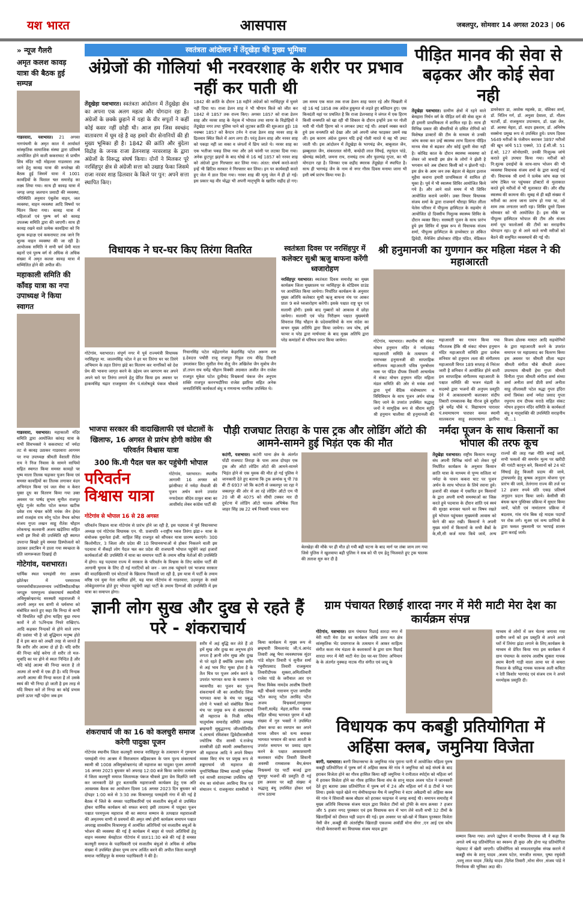यश भारत
आसपास
जबलपुर, सोमवार 14 अगस्त 2023 | 06
» न्यूज गैलरी
अमृत कलश कावड़ यात्रा की बैठक हुई सम्पन्न
गाडरवारा, यशभारत। 21 अगस्त नागपंचमी के अमृत काल में आर्यावर्त सांस्कृतिक सामाजिक संस्था द्वारा प्रतिवर्ष आयोजित होने वाली ककराघाट से प्राचीन शिव मंदिर नदी मोहल्ला गाडरवारा तक जाने हेतु कावड़ यात्रा की रूपरेखा की बैठक हुई जिसमें यात्रा में 1001 कावड़ियों के विशाल चल समारोह का लक्ष्य लिया गया। साथ ही कावड़ यात्रा में जगह जगह जलपान प्रसादी की व्यवस्था, परिस्थिति अनुसार एंबुलेंस वाहन, जल व्यवस्था, वाहन व्यवस्था आदि विषयों पर चिंतन किया गया। कावड़ यात्रा में महिलाओं एवं पुरुष वर्ग को कावड़ उपलब्ध समिति द्वारा की जाएगी। साथ ही कावड़ रखने वाले प्रत्येक कावड़िया को निः शुल्क रूद्राक्ष एवं ककराघाट तक जाने निः शुल्क वाहन व्यवस्था की जा रही है। आयोजक समिति ने सभी धर्म प्रेमी माता बहनों एवं पुरुष वर्ग से अधिक से अधिक संख्या में अमृत कलश कावड़ यात्रा में सम्मिलित होने की अपील की।
महाकाली समिति की काँवड़ यात्रा का नपा उपाध्यक्ष ने किया स्वागत
गाडरवारा, यशभारत। महाकाली मंदिर समिति द्वारा आयोजित कांवड़ यात्रा के सभी शिवभक्तो ने ककराघाट माँ नर्मदा तट से कावड़ उठाकर गाडरवारा आगमन पर नपा उपाध्यक्ष श्रीमती वैशाली रीतेश राय ने निज निवास के सामने साथियो सहित स्वागत किया समस्त कावड़ो पर पुष्प माला तिलक चढ़ाकर पूजन किया एवं समस्त कावड़ियों का तिलक लगाकर वंदन अभिनंदन किया एवं जल सेवा व केशर युक्त दूध का वितरण किया गया उक्त अवसर पर पार्षद शुभम सुनील राजपूत सुरेंद्र गुर्जर सतीश पटेल कमल खटीक प्रवेश राय चंचल कोरी मयंक जैन हेमंत शर्मा राजहंस राय सोनू पटेल वैभव कोचर संजय गुप्ता लखन साहू रीतेश चौहान लोकचन्द्र कलवानी अजय खड़ेतिया सहित सभी इष्ट मित्रो की उपस्थिति रही स्वागत उपरान्त बिखरे हुये समस्त डिस्पोजलो को उठाकर डस्टबिन मे डाला गया स्वच्छता के प्रति जागरूकता दिखाई दी
गोटेगांव, यशभारत।
धार्मिक स्थल परमहंसी गंगा आश्रम झोतेश्वर में परमाराध्य परमधर्माधीशउत्तराम्नाय ज्योतिष्पीठाधीश्वर जगद्गुरु परमपूज्य शंकराचार्य स्वामीश्री अविमुक्तेश्वरानंद सरस्वती महाराजजी ने अपनी अमृत मय वाणी से धर्मसभा को संबोधित करते हुए कहा कि निन्दा से कभी भी विचलित नहीं होना चाहिए कुछ रचना कारों ने तो %निन्दक नियरे राखिए% आदि कहकर निन्दकों से होने वाले लाभ की प्रशंसा भी है जो बुद्धिमान मनुष्य होते हैं वे इस बात को अच्छी तरह से जानते हैं कि शरीर और आत्मा दो हो हैं। यदि शरीर की निन्दा कोई करेगा तो शरीर तो मल-मूत्रादि का घर होने से स्वतः निन्दित है और यदि कोई आत्मा की निन्दा करता है तो आत्मा तो सभी में एक ही है। यदि निन्दक अपनी आत्मा की निन्दा करता है तो उसके स्वयं की भी निन्दा हो जाती है इस तरह से यदि विचार करें तो निन्दा का कोई प्रभाव हमारे ऊपर नहीं पड़ेगा जब हम
स्वतंत्रता आंदोलन में तेंदूखेड़ा की मुख्य भूमिका
अंग्रेजों की गोलियां भी नरवरशाह के शरीर पर प्रभाव नहीं कर पाती थी
तेंदूखेड़ा यशभारत। स्वतंत्रता आंदोलन में तेंदूखेड़ा क्षेत्र का अपना एक अलग महत्व और योगदान रहा है। अंग्रेजों के छक्के छुड़ाने में यहां के वीर सपूतों ने कहीं कोई कसर नहीं छोड़ी थी। आज हम जिस स्वच्छंद वातावरण में घूम रहे है वह हमारे वीर सेनानियों की ही मुख्य भूमिका ही है। 1842 की क्रांति और बुंदेला विद्रोह के जनक राजा डेलनशाह नरवरशाह के द्वारा अंग्रेजों के विरूद्ध संघर्ष किया। दोनों ने मिलकर पूरे नरसिंहपुर क्षेत्र से अंग्रेजी सत्ता को उखाड़ फेका जिसमे राजा नरवर शाह ढिलवार के किले पर पुन: अपने सत्ता स्थापित किए।
1842 की क्रांति के दौरान 18 महीने अंग्रेजों को नरसिंहपुर में घुसने नहीं दिया था। राजा डेलन शाह ने भी चौगान किले को जीत कर 1842 से 1857 तक राज्य किए। अगस्त 1857 को राजा डेलन शाह और नरवर शाह के नेतृत्व में भोपाल तथा सागर के विद्रोहियों ने तेंदूखेड़ा नगर तथा पुलिस थाने को लूटकर क्रांति की शुरुआत हुई। 18 नवम्बर 1857 को कैप्टन टर्नन ने राजा डेलन शाह नरवर शाह के ढिलवार स्थित किले में आग लगा दी। परंतु डेलन शाह और नरवर शाह को पकड़ा नहीं जा सका व जंगलों में छिप जाते थे। नरवर शाह का एक भतीजा पकड़ लिया गया और उसे फांसी पर लटका दिया गया। अनेक छुटपुट झड़पों के बाद धोखे से 16 मई 1857 को नरवर शाह को अंग्रेजो द्वारा गिरफ्तार कर लिया गया। अंतत: संघर्ष करते-करते इन्हें भी ब्रिटिश सरकार ने गिरफ्तार कर लिया। इन पर कार्यवाही करते हुए जेल में डाल दिया गया। नरवर शाह की मृत्यु जेल में ही हो गई। इस प्रकार यह वीर योद्धा भी अपनी मातृभूमि के खातिर शहीद हो गए। उस समय एक साल तक राजा डेलन शाह फरार रहे और चिखली में रहे 16 मई 1858 तक अंग्रेज हुकूमत से लड़ते हुए बलिदान हुए। एक किवदंती यहां पर प्रचलित है कि राजा डेलनशाह ने जंगल में एक हिरण किसी वनस्पति को खा रही थी शिकार के दौरान इन्होंने उस पर गोली मारी थी गोली हिरण को न लगकर उचट गई थी। आश्चर्य व्यक्त करते हुये उस वनस्पति को देखा और उसे अपनी जंघा फाड़कर उसमें रख ली। इस कारण अंग्रेज दुश्मन यदि इन्हें गोली मारते थे वह भी उचट जाती थी। इस आंदोलन में तेंदूखेड़ा के भागचंद्र जैन, बाबूलाल जैन, झब्बूलाल जैन, शंकरलाल सोनी, कन्छेदी लाल सिंघई, रघुनंदन पांडे, खेमचंद्र स्वदेशी, जमना राय, रामचंद्र राय और फूलचंद्र गुप्ता, का भी योगदान रहा है। जिनका एक शहीद स्मारक तेंदूखेड़ा में स्थापित है। साथ ही भागचंद्र जैन के नाम से नगर गौरव दिवस मनाया जाना भी इसी वर्ष प्रारंभ किया गया है।
पीड़ित मानव की सेवा से बढ़कर और कोई सेवा नही
तेंदूखेड़ा यशभारत। ग्रामीण क्षेत्रों में रहने वाले बेसहारा निर्धन वर्ग के पीड़ित वर्ग की सेवा शुरू से ही हमारी प्राथमिकता में शामिल रहा है। साथ ही विभिन्न प्रकार की बीमारियों से ग्रसित रोगियों को विशेषज्ञ डाक्टरों की टीम के माध्यम से उनकी जांच करवा कर उन्हें स्वास्थ्य लाभ दिलाना पीड़ित मानव सेवा से बढ़कर और कोई दूसरी सेवा नहीं है। कोविड काल के दौरान स्वास्थ्य व्यवस्था को लेकर जो त्रासदी इस क्षेत्र के लोगों ने झेली है भगवान करे अब दोबारा किसी को न झेलनी पड़े। इस क्षेत्र के आम जन तक बेहतर से बेहतर इलाज मुहैया कराना हमारी प्राथमिकता में शामिल हो चुका है। पूर्व में भी स्वास्थ्य शिविर आयोजित किये गये है। और आने वाले समय में भी शिविर आयोजित कराये जायेंगे। उक्त विचार विधायक संजय शर्मा के द्वारा राजमार्ग चौराहा स्थित लीला पेलेस परिसर में पीपुल्स हास्पिटल के सहयोग से आयोजित दो दिवसीय निशुल्क स्वास्थ्य शिविर के दौरान व्यक्त किए। सरस्वती पूजन के साथ प्रारंभ हुये इस शिविर में मुख्य रूप से विधायक संजय शर्मा, पीपुल्स हास्पिटल के डायरेक्टर डा अंकित द्विवेदी, मैनेजिंग डॉयरेक्टर रोहित पंडित, मेडिकल डायरेक्टर डा, अशोक महस्के, डा, वंशिका शर्मा, डॉ. नितिन गर्ग, डॉ. अनुशा देवाला, डॉ. गौतम चटर्जी, डॉ. राजकुमार उपाध्याय, डॉ. प्रज्ञा जैन, डॉ. आस्था मेहरा, डॉ. सदप इकराम, डॉ. अनिमेष सक्सेना प्रमुख रूप से उपस्थित हुये। प्रथम दिवस 5649 मरीजों के पंजीयन कराकर 3897 मरीजों की खून जांचें 513 एक्सरे, 33 ई.सी.जी. 51 ई.को, 127 सोनोग्राफी, उनकी निःशुल्क जांचे कराते हुये उपचार किया गया। मरीजों को नि:शुल्क दवाईयों के साथ-साथ भोजन की भी व्यवस्था विधायक संजय शर्मा के द्वारा कराई गई थी। विधायक श्री शर्मा ने प्रत्येक जांच कक्ष एवं जांच टेबिल पर पहुंचकर डॉक्टरों से मुलाकात करते हुये मरीजों से भी मुलाकात की। और शीघ्र स्वास्थ्य की कामना की। सुबह से ही बड़ी संख्या में मरीजों का आना जाना प्रारंभ हो गया था, जो शाम तक लगातार जारी रहा। शिविर दूसरे दिवस सोमवार को भी आयोजित है। इस मौके पर पीपुल्स हास्पिटल भोपाल की टीम और संजय शर्मा यूथ फालोअर्स की टीमों का सराहनीय योगदान रहा। दूर से आने वाले सभी मरीजों को बैठने की समुचित व्यवस्थायें की गई थी।
विधायक ने घर-घर किए तिरंगा वितरित
गोटेगांव, यशभारत। संपूर्ण नगर में पूर्व राज्यमंत्री विधायक नरसिंहपुर मा. जालमसिंह पटेल ने हर घर तिरंगा घर घर तिरंगे अभियान के तहत तिरंगा झंडे का वितरण कर नागरिकों को देश प्रेम की भावना जागृत करने के उद्देश्य जन जागरण कर अपने अपने घरो पर तिरंगा लगाने हेतु प्रेरित किया इस अवसर पर हाकमसिंह चढ़ार राजकुमार जैन पं.संतोषदुबे पंकज चौकसे निधानसिंह पटेल महेंद्रनागेश केहरसिंह पटेल अरूण राय इ.देवदत्त पचौरी राजू राजपूत गिट्टल राय वीरेंद्र तिवारी उमाशंकर छिरा सुशील नेमा शैलू जैन अखिलेश जैन सुबोध जैन डॉ.तपन राय धर्मेद्र चौहान विक्की अग्रवाल अजीत जैन राजेश राजपूत मुकेश पटेल दुलीचंद विश्वकर्मा पंकज जैन अनुपम शक्ति राजपूत करनभदौरिया राजेश झारिया सहित अनेक जनप्रतिनिधि कार्यकर्ता बंधु व गणमान्य नागरिक उपस्थित थे।
स्वतंत्रता दिवस पर नरसिंहपुर में कलेक्टर सुश्री ऋजु बाफना करेंगी ध्वजारोहण
नरसिंहपुर यशभारत। स्वतंत्रता दिवस समारोह का मुख्य कार्यक्रम जिला मुख्यालय पर नरसिंहपुर के स्टेडियम ग्राउंड पर आयोजित किया जायेगा। निर्धारित कार्यक्रम के अनुसार मुख्य अतिथि कलेक्टर सुश्री ऋजु बाफना मंच पर आकर प्रातः 9 बजे ध्वजारोहण करेंगी। इसके पश्चात राष्ट्र धुन एवं सलामी होगी। इसके बाद गुब्बारों को आकाश में छोड़ा जायेगा। सलामी एवं परेड निरीक्षण पश्चात मुख्यमंत्री शिवराज सिंह चौहान के प्रदेशवासियों के नाम संदेश का वाचन मुख्य अतिथि द्वारा किया जायेगा। जय घोष, हर्ष फायर व परेड द्वारा मार्चपास्ट के बाद मुख्य अतिथि द्वारा परेड कमांडरों से परिचय प्राप्त किया जायेगा।
श्री हनुमानजी का गुणगान कर महिला मंडल ने की महाआरती
गोटेगांव, यशभारत। स्थानीय श्री संकट मोचन हनुमान मंदिर मे नर्मदाकंड महाआरती समिति के तत्वाधान में रामभक्त हनुमानजी की साप्ताहिक संगीतमय महाआरती पवित्र पुरुषोत्तम मास पर पंडित दीपक तिवारी आचार्यत्व में संकट मोचन हनुमान मंदिर महिला मंडल समिति की ओर से मयंक शर्मा द्वारा पूर्ण वैदिक मंत्रोच्चारण व विधिविधान के साथ पूजन अर्चन संपन्न किए जाने के उपरांत उपस्थित श्रद्धालु जनों ने सामूहिक रूप से श्रीराम स्तुति श्री हनुमान चालीसा श्री हनुमानजी की महाआरती का गायन किया गया गौरतलब हैकि श्री संकट मोचन हनुमान मंदिर महाआरती समिति द्वारा प्रत्येक शनिवार को हनुमान लला की संगीतमय महाआरती विगत 189 सप्ताह से निरंतर जारी है शनिवार में आयोजित होने वाली इस साप्ताहिक संगीतमय महाआरती के पश्चात समिति की भजन मंडली के सदस्यो द्वारा भजनों की अनुपम प्रस्तुति देने में आकाशवाणी कलाकार संदीप तिवारी रामबालक वैद्य नीरज दुबे शुशील दुबे धर्मेद्र चौबे पं. विद्याचरण पाराशर पं.श्यामाचरण पाराशर कमल स्वामी सालकराम साहू श्यामाचरण झारिया विजय ढोलक मास्टर आदि सहयोगियों के द्वारा महाआरती करने के उपरांत समापन पर महाप्रसाद का वितरण किया इस अवसर पर श्रीमती शीला चढ़ार श्रीमती संगीता चौबे श्रीमती अंजना उपाध्याय श्रीमती हेमा गुप्ता श्रीमती विनीता गुप्ता श्रीमती संगीता शर्मा संध्या शर्मा अनीता शर्मा प्रीती शर्मा अनीता साहू लीलावती पटेल श्रद्धा गुप्ता इंदिरा शर्मा प्रियंका शर्मा नर्मदा प्रसाद गुप्ता रघुनाथ राय दीपक सराठे सहित संकट मोचन हनुमान मंदिर समिति के कार्यकर्ता बंधु व मातृशक्ति की उपस्थिति सराहनीय थी....1
भाजपा सरकार की वादाखिलाफी एवं घोटालों के खिलाफ, 16 अगस्त से प्रारंभ होगी कांग्रेस की परिवर्तन विश्वास यात्रा
300 कि.मी पैदल चल कर पहुंचेगी भोपाल
परिवर्तन विश्वास यात्रा गोटेगांव से भोपाल 16 से 28 अगस्त
गोटेगांव, यशभारत। स्थानीय आगामी 16 अगस्त को झांसीघाट में नर्मदा मैयाजी की पूजन अर्चन करने उपरांत नगरदेवता श्रीदेव ठाकुर बाबा का आशीर्वाद लेकर कांग्रेस पार्टी की
परिवर्तन विश्वास यात्रा गोटेगांव से प्रारंभ होने जा रही है, इस पदयात्रा में पूर्व विधानसभा अध्यक्ष एवं गोटेगांव विधायक एन. पी. प्रजापति +राष्ट्रीय ध्वज तिरंगा झंडा+ यात्रा के संयोजक युवानेता इंजी. साहिल सिंह राजपूत को सौंपकर यात्रा प्रारम्भ कराएंगे। 300 किलोमीटर, 3 जिला और प्रदेश की 10 विधानसभाओं से होकर निकलने वाली इस पदयात्रा में सैंकड़ों लोग पैदल चल कर प्रदेश की राजधानी भोपाल पहुंचेंगे जहां हजारों कार्यकर्ताओं की उपस्थिति में यात्रा का समापन पार्टी के तमाम वरिष्ठ नेतोओं की उपस्थिति में होगा। यह पदयात्रा राज्य में सरकार के परिवर्तन के विश्वास के लिए कांग्रेस पार्टी की आगामी चुनाव के लिए दी गई गारंटियों को जन - जन तक पहुंचाने एवं भाजपा सरकार की वादाखिलाफी एवं घोटालों के खिलाफ निकाली जा रही है, इस यात्रा में पार्टी के तमाम वरिष्ठ एवं युवा नेता शामिल होंगे, यह यात्रा गोटेगांव से गाडरवारा, उदयपुरा के रास्ते ओबेदुल्लागंज होते हुए भोपाल पहुंचेगी जहां पार्टी के तमाम दिग्गजों की उपस्थिति में इस यात्रा का समापन होगा।
पौड़ी राजघाट तिराहा के पास ट्रक और लोडिंग ऑटो की आमने-सामने हुई भिड़ंत एक की मौत
कटंगी, यशभारत। कटंगी थाना क्षेत्र के अंतर्गत पोंडी राजघाट तिराहा के पास आज दोपहर एक ट्रक और ऑटो लोडिंग ऑटो की आमने-सामने भिड़ंत होने से एक युवक की मौत हो गई पुलिस ने जानकारी देते हुए बताया कि ट्रक क्रमांक यू पी 78 बी टी 6937 जो कि कटंगी से जबलपुर जा रहा ने जबलपुर की ओर से आ रहे लोडिंग ऑटो एम पी 20 जी बी 4075 को सीधी टक्कर मार दी दुर्घटना में लोडिंग ऑटो चालक अभिषेक पिता जाहर सिंह उम्र 22 वर्ष निवासी पावला थाना
बेलखेड़ा की मौके पर ही मौत हो गयी बही घटना के बाद मार्ग पर लंबा जाम लग गया जिसे पुलिस ने खुलवाया बही पुलिस ने सब को पी एम हेतु भिजवाते हुए ट्रक चालक की तलाश सुरु कर दी है
नर्मदा पूजन के साथ किसानों का भोपाल की तरफ कूच
तेंदूखेड़ा यशभारत। राष्ट्रीय किसान मजदूर संघ अपनी विभिन्न मांगों को लेकर पूर्व निर्धारित कार्यक्रम के अनुसार किसान क्राति यात्रा के माध्यम से पूण्य सलिला मां नर्मदा के पावन ककरा घाट पर पूजन अर्चन के साथ भोपाल के लिये रवाना हुये। हजारों की संख्या में एकत्रित इन किसानों के द्वारा अपनी सभी समस्याओं का जिक्र करते हुये पदयात्रा के दौरान शांति एवं स्वयं की सुरक्षा बनाकर चलने का विषय रखते हुये भोपाल पहुंचकर मुख्यमंत्री आवास को घेरने की बात रखी। किसानों ने अपनी मुख्य मांगों में किसानों के सभी बैंकों के के,सी,सी कर्ज माफ किये जायें, अन्य राज्यों की तरह गन्ना नीति बनाई जायें, सभी फसलों की समर्थन मूल्य पर खरीदी की गारंटी कानून बने, किसानों को 24 घंटे सिंचाई हेतु बिजली प्रदाय की जाये, ट्रांसफार्मर हेतु कृषक अनुदान योजना पुनः प्रारंभ की जाये, तेलंगाना राज्य की तर्ज पर 12 हजार रुपये प्रति एकड़ प्रतिवर्ष अनुदान प्रदान किया जाये। केसीसी की बंधक ऋण पुस्तिका प्रक्रिया में सुधार किया जायें, फोती एवं नामांतरण प्रक्रिया में बदलाव, गांव गांव बिक रहे मादक पदार्थों पर रोक लगे। सुअर एवं वन्य प्राणियों के द्वारा फसल नुकसानी पर भरपाई शासन द्वारा कराई जाये।
ज्ञानी लोग सुख और दुख से रहते हैं परे - शंकराचार्य
शंकराचार्य जी का 16 को कलचुरी समाज करेगी पादुका पूजन
गोटेगांव स्थानीय जिला कलचुरी समाज नरसिंहपुर के तत्वाधान में गुरुधाम परमहंसी गंगा आश्रम में विराजमान बद्रिकाश्रम के परम पूज्य शंकराचार्य स्वामी श्री 1008 अविमुक्तेश्वरानंद जी महाराज का पादुका पूजन आगामी 16 अगस्त 2023 बुधवार को अपराह 12:00 बजे किया जावेगा तत्संबंध में जिला कलचुरी समाज जिलाध्यक्ष पंकज चौकसे द्वारा प्रेस विज्ञप्ति जारी कर जानकारी देते हुए बतायाकि महाराजश्री कार्यक्रम हेतु एक अति आवश्यक बैठक का आयोजन दिवस 16 अगस्त 2023 दिन बुधवार को दोपहर 1:00 बजे से 3:30 तक विश्रामगृह परमहंसी गंगा में की गई है बैठक में जिले के समस्त पदाधिकारियों एवं सजातीय बंधुओं से उपस्थित होकर धार्मिक कार्यक्रम को सफल बनाएं इसी तारतम्य में पादुका पूजन पश्चात परमपूज्य महाराज श्री का स्वागत सम्मान के तत्पश्चात महाराजजी की अमृतमय वाणी से प्रवचनों की अमृत वर्षा होगी कार्यक्रम समापन पश्चात अपराह्न शासकीय विश्रामगृह में आमंत्रित अतिथियों एवं सजातीय बधुओं के भोजन की व्यवस्था की गई है कार्यक्रम में बाहर से पधारे अतिथियों हेतु वाहन व्यवस्था श्रेयहोटल गोटेगांव में प्रातः11:30 बजे की गई है समस्त कलचुरी समाज के पदाधिकारी एवं सजातीय बंधुओ से अधिक से अधिक संख्या में उपस्थित होकर पुण्य लाभ अर्जित करने की अपील जिला कलचुरी समाज नरसिंहपुर के समस्त पदाधिकारी ने की है।
शरीर में अहं बुद्धि कर लेते हैं तो हमें सुख और दुःख का अनुभव होने लगता है ज्ञानी लोग सुख और दुःख से परे रहते हैं क्योंकि उनका शरीर से अहं भाव मिट चुका होता है के तैल चित्र पर पूजन अर्चन करने के उपरांत भागवत कथा के यजमान ने व्यासपीठ का पूजन कर पूज्य शंकराचार्य जी का आशीर्वाद लिया भागवत कथा के मंच पर प्रबुद्ध लोगो ने भक्तो को संबोधित किया मंच पर प्रमुख रूप से शंकराचार्य जी महाराज के निजी सचिव चातुर्मास्य समारोह समिति अध्यक्ष ब्रम्हचारी सुबुद्धानन्द जीज्योतिर्पीठ पं.आचार्य रविशंकर द्विवेदीशास्त्रीजी ज्योतिष पीठ शास्त्री पं.राजेन्द्र शास्त्रीजी दंडी स्वामी अम्बरीशानन्द जी महाराज आदि ने अपने विचार व्यक्त किए मंच पर प्रमुख रूप से शङ्कराचार्य जी महाराज की पूर्णाभिषिक्त शिष्या साध्वी पूर्णाम्बा एवं साध्वी शारदाम्बा उपस्तिथ रही मंच का संयोजन अरविन्द मिश्र एवं संचालन पं. राजकुमार शास्त्रीजी ने किया कार्यक्रम में मुख्य रूप से ब्रम्हचारी विमलानंद जी,पं.आनंद तिवारी अन्नू भैया व्यवस्थापक सुंदर पांडे सोहन तिवारी पं सुनील शर्मा रघुवीरप्रसाद तिवारी राजकुमार तिवारीदीपक शुक्ला,अमिततिवारी राजेश पांडे के जरीवाल आर एन मिश्रा विवेक नामदेव आशीष तिवारी बद्री चौकसे नारायण गुप्ता जगदीश पटैल कल्लू पटैल अरविंद पटैल अजय विश्वकर्मा,रामकुमार तिवारी,सत्येंद्र मेहरा,कपिल नायक सहित श्रीमद भागवत पुराण में बड़ी संख्या में गुरु भक्तों ने उपस्थित होकर कथा का रसपान कर अपने मानव जीवन को धन्य बनाकर भागवत भगवान की कथा आरती के उपरांत समापन पर प्रसाद ग्रहण करने के पश्चात आकाशवाणी कलाकार संदीप तिवारी शिवानी अवस्थी रामबालक बैध,कंचन विश्वकर्मा एंड पार्टी कजई द्वारा सुमधुर भजनों की प्रस्तुति दी गई इस अवसर पर बड़ी संख्या में श्रद्धालु बंधु उपस्थित होकर धर्म लाभ उठाया
ग्राम पंचायत रिछाई शारदा नगर में मेरी माटी मेरा देश का कार्यक्रम संपन्न
गोटेगांव, यशभारत। ग्राम पंचायत रिछाई शारदा नगर में मेरी माटी मेरा देश का कार्यक्रम जोकि उत्तर मत क्षेत्र सांस्कृतिक भेंट प्रयागराज के तत्वधान में आकर साहित्य संगीत कला मंच मंडला के कलाकारों के द्वारा ग्राम रिछाई शारदा नगर में मेरी माटी मेरा देश घर-घर तिरंगा अभियान के के अंतर्गत नुक्कड़ नाटक गीत संगीत एवं जादू के
माध्यम से लोगों में जन चेतना जगाया गया ग्रामीण जनों को इस प्रस्तुति से अपने अपने घरों में तिरंगा झंडा लगाने के लिए,कार्यक्रम के माध्यम से प्रेरित किया गया इस कार्यक्रम में ग्राम पंचायत के सरपंच आशीष शुक्ला गायक श्याम बैरागी गाड़ी वाला आया घर से कचरा निकाल के प्रसिद्ध गायक फारूक अली कविता न रेती किशोर भागचंद एवं संजय राय ने अपने मनमोहक प्रस्तुति दी।
विधायक कप कबड्डी प्रतियोगिता में अहिंसा क्लब, जमुनिया विजेता
बरगी, यशभारत। बरगी विधानसभा के जमुनिया गांव पुराना पानी में आयोजित महिला पुरुष कबड्डी प्रतियोगिता में पुरुष वर्ग में अहिंसा क्लब मेरे गांव ने जमुनिया को कड़े संघर्ष के बाद हराकर विजेता होने का गौरव हासिल किया वहीं जमुनिया ने रानीताल स्पोर्ट्स को महिला वर्ग में हराकर विजेता होने का गौरव हासिल किया संघ के शानू यादव अजय पटेल ने जानकारी देते हुए बताया उक्त प्रतियोगिता में पुरुष वर्ग में 24 और महिला वर्ग में 8 टीमों ने भाग लिया। इसके पहले खेले गए सेमीफाइनल मैच में जमुनिया ने स्टार अकैडमी को अहिंसा क्लब मेरे गांव ने शिवाजी क्लब बौछार को हराकर फाइनल में जगह बनाई थी। समापन समारोह में मुख्य अतिथि विधायक संजय यादव द्वारा विजेता टीमों को ट्रॉफी के साथ क्रमशः 7 हजार और 5 हजार नगद पुरस्कार एवं इस विधायक कप में भाग लेने वाली सभी 32 टीमों के खिलाड़ियों को दीवाल घड़ी प्रदान की गई। इस अवसर पर खो-खो में विक्रम पुरस्कार विजेता नेंसी जैन ,कबड्डी की अंतर्राष्ट्रीय खिलाड़ी एकलव्य अवॉर्डी मोना सेंगर ,एन आई एस कोच गोल्डी केसरवानी का विधायक संजय यादव द्वारा
सम्मान किया गया। अपने उद्बोधन में माननीय विधायक जी ने कहा कि अगले वर्ष यह प्रतियोगिता का स्वरूप ही कुछ और होगा यह प्रतियोगिता भेड़ाघाट में खेली जाएगी। प्रतियोगिता को सफलतापूर्वक संपन्न कराने में कबड्डी संघ के शानू यादव ,अजय पटेल, मनजीत सामल, पुष्पा रघुवंशी ,परमू लाल यादव ,जितेंद्र यादव ,दिनेश तिवारी ,मोना सेंगर ,संजय पांडे ने निर्णायक की भूमिका अदा की।